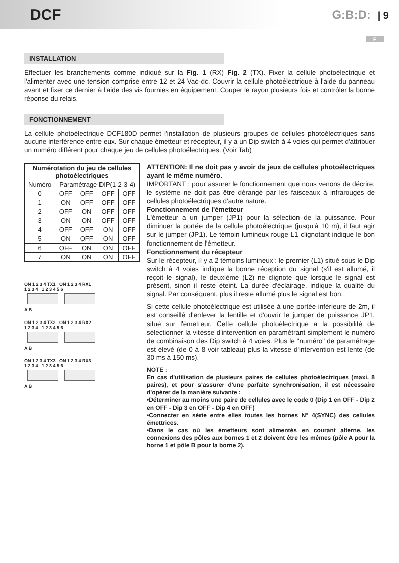DCF
G:B:D: | 9
F
INSTALLATION
Effectuer les branchements comme indiqué sur la Fig. 1 (RX) Fig. 2 (TX). Fixer la cellule photoélectrique et l'alimenter avec une tension comprise entre 12 et 24 Vac-dc. Couvrir la cellule photoélectrique à l'aide du panneau avant et fixer ce dernier à l'aide des vis fournies en équipement. Couper le rayon plusieurs fois et contrôler la bonne réponse du relais.
FONCTIONNEMENT
La cellule photoélectrique DCF180D permet l'installation de plusieurs groupes de cellules photoélectriques sans aucune interférence entre eux. Sur chaque émetteur et récepteur, il y a un Dip switch à 4 voies qui permet d'attribuer un numéro différent pour chaque jeu de cellules photoélectriques. (Voir Tab)
| Numérotation du jeu de cellules photoélectriques | | | | |
| --- | --- | --- | --- | --- |
| Numéro | Paramétrage DIP(1-2-3-4) | | | |
| 0 | OFF | OFF | OFF | OFF |
| 1 | ON | OFF | OFF | OFF |
| 2 | OFF | ON | OFF | OFF |
| 3 | ON | ON | OFF | OFF |
| 4 | OFF | OFF | ON | OFF |
| 5 | ON | OFF | ON | OFF |
| 6 | OFF | ON | ON | OFF |
| 7 | ON | ON | ON | OFF |
ON 1 2 3 4 TX1 ON 1 2 3 4 RX1
1 2 3 4 1 2 3 4 5 6
A B
ON 1 2 3 4 TX2 ON 1 2 3 4 RX2
1 2 3 4 1 2 3 4 5 6
A B
ON 1 2 3 4 TX3 ON 1 2 3 4 RX3
1 2 3 4 1 2 3 4 5 6
A B
ATTENTION: Il ne doit pas y avoir de jeux de cellules photoélectriques ayant le même numéro.
IMPORTANT : pour assurer le fonctionnement que nous venons de décrire, le système ne doit pas être dérangé par les faisceaux à infrarouges de cellules photoélectriques d'autre nature.
Fonctionnement de l'émetteur
L'émetteur a un jumper (JP1) pour la sélection de la puissance. Pour diminuer la portée de la cellule photoélectrique (jusqu'à 10 m), il faut agir sur le jumper (JP1). Le témoin lumineux rouge L1 clignotant indique le bon fonctionnement de l'émetteur.
Fonctionnement du récepteur
Sur le récepteur, il y a 2 témoins lumineux : le premier (L1) situé sous le Dip switch à 4 voies indique la bonne réception du signal (s'il est allumé, il reçoit le signal), le deuxième (L2) ne clignote que lorsque le signal est présent, sinon il reste éteint. La durée d'éclairage, indique la qualité du signal. Par conséquent, plus il reste allumé plus le signal est bon.
Si cette cellule photoélectrique est utilisée à une portée inférieure de 2m, il est conseillé d'enlever la lentille et d'ouvrir le jumper de puissance JP1, situé sur l'émetteur. Cette cellule photoélectrique a la possibilité de sélectionner la vitesse d'intervention en paramétrant simplement le numéro de combinaison des Dip switch à 4 voies. Plus le "numéro" de paramétrage est élevé (de 0 à 8 voir tableau) plus la vitesse d'intervention est lente (de 30 ms à 150 ms).
NOTE :
En cas d'utilisation de plusieurs paires de cellules photoélectriques (maxi. 8 paires), et pour s'assurer d'une parfaite synchronisation, il est nécessaire d'opérer de la manière suivante :
•Déterminer au moins une paire de cellules avec le code 0 (Dip 1 en OFF - Dip 2 en OFF - Dip 3 en OFF - Dip 4 en OFF)
•Connecter en série entre elles toutes les bornes N° 4(SYNC) des cellules émettrices.
•Dans le cas où les émetteurs sont alimentés en courant alterne, les connexions des pôles aux bornes 1 et 2 doivent être les mêmes (pôle A pour la borne 1 et pôle B pour la borne 2).